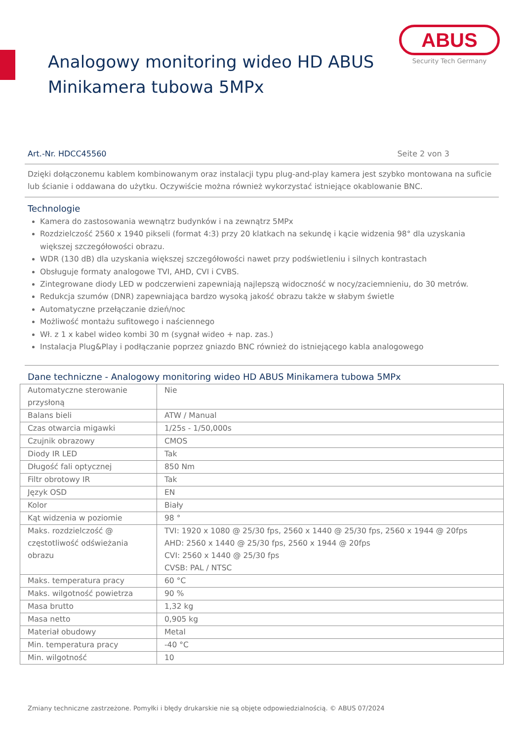ABUS
Security Tech Germany
Analogowy monitoring wideo HD ABUS
Minikamera tubowa 5MPx
Art.-Nr. HDCC45560 Seite 2 von 3
Dzięki dołączonemu kablem kombinowanym oraz instalacji typu plug-and-play kamera jest szybko montowana na suficie lub ścianie i oddawana do użytku. Oczywiście można również wykorzystać istniejące okablowanie BNC.
Technologie
Kamera do zastosowania wewnątrz budynków i na zewnątrz 5MPx
Rozdzielczość 2560 x 1940 pikseli (format 4:3) przy 20 klatkach na sekundę i kącie widzenia 98° dla uzyskania większej szczegółowości obrazu.
WDR (130 dB) dla uzyskania większej szczegółowości nawet przy podświetleniu i silnych kontrastach
Obsługuje formaty analogowe TVI, AHD, CVI i CVBS.
Zintegrowane diody LED w podczerwieni zapewniają najlepszą widoczność w nocy/zaciemnieniu, do 30 metrów.
Redukcja szumów (DNR) zapewniająca bardzo wysoką jakość obrazu także w słabym świetle
Automatyczne przełączanie dzień/noc
Możliwość montażu sufitowego i naściennego
Wł. z 1 x kabel wideo kombi 30 m (sygnał wideo + nap. zas.)
Instalacja Plug&Play i podłączanie poprzez gniazdo BNC również do istniejącego kabla analogowego
Dane techniczne - Analogowy monitoring wideo HD ABUS Minikamera tubowa 5MPx
| Automatyczne sterowanie przysłoną | Nie |
| Balans bieli | ATW / Manual |
| Czas otwarcia migawki | 1/25s - 1/50,000s |
| Czujnik obrazowy | CMOS |
| Diody IR LED | Tak |
| Długość fali optycznej | 850 Nm |
| Filtr obrotowy IR | Tak |
| Język OSD | EN |
| Kolor | Biały |
| Kąt widzenia w poziomie | 98 ° |
| Maks. rozdzielczość @ częstotliwość odświeżania obrazu | TVI: 1920 x 1080 @ 25/30 fps, 2560 x 1440 @ 25/30 fps, 2560 x 1944 @ 20fps AHD: 2560 x 1440 @ 25/30 fps, 2560 x 1944 @ 20fps CVI: 2560 x 1440 @ 25/30 fps CVSB: PAL / NTSC |
| Maks. temperatura pracy | 60 °C |
| Maks. wilgotność powietrza | 90 % |
| Masa brutto | 1,32 kg |
| Masa netto | 0,905 kg |
| Materiał obudowy | Metal |
| Min. temperatura pracy | -40 °C |
| Min. wilgotność | 10 |
Zmiany techniczne zastrzeżone. Pomyłki i błędy drukarskie nie są objęte odpowiedzialnością. © ABUS 07/2024